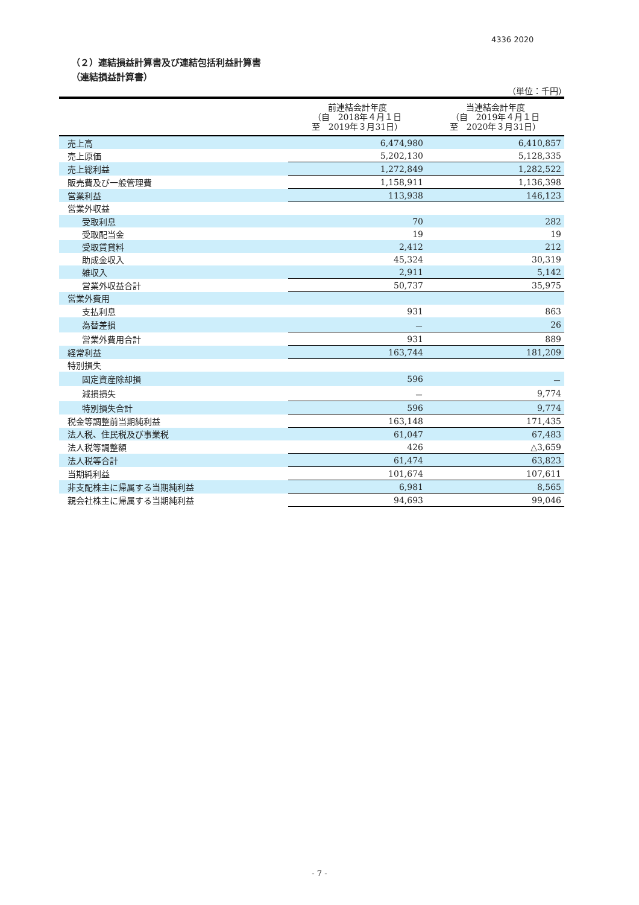4336 2020
（２）連結損益計算書及び連結包括利益計算書
（連結損益計算書）
（単位：千円）
| | 前連結会計年度 （自 2018年４月１日 至 2019年３月31日） | 当連結会計年度 （自 2019年４月１日 至 2020年３月31日） |
| --- | --- | --- |
| 売上高 | 6,474,980 | 6,410,857 |
| 売上原価 | 5,202,130 | 5,128,335 |
| 売上総利益 | 1,272,849 | 1,282,522 |
| 販売費及び一般管理費 | 1,158,911 | 1,136,398 |
| 営業利益 | 113,938 | 146,123 |
| 営業外収益 | | |
| 受取利息 | 70 | 282 |
| 受取配当金 | 19 | 19 |
| 受取賃貸料 | 2,412 | 212 |
| 助成金収入 | 45,324 | 30,319 |
| 雑収入 | 2,911 | 5,142 |
| 営業外収益合計 | 50,737 | 35,975 |
| 営業外費用 | | |
| 支払利息 | 931 | 863 |
| 為替差損 | － | 26 |
| 営業外費用合計 | 931 | 889 |
| 経常利益 | 163,744 | 181,209 |
| 特別損失 | | |
| 固定資産除却損 | 596 | － |
| 減損損失 | － | 9,774 |
| 特別損失合計 | 596 | 9,774 |
| 税金等調整前当期純利益 | 163,148 | 171,435 |
| 法人税、住民税及び事業税 | 61,047 | 67,483 |
| 法人税等調整額 | 426 | △3,659 |
| 法人税等合計 | 61,474 | 63,823 |
| 当期純利益 | 101,674 | 107,611 |
| 非支配株主に帰属する当期純利益 | 6,981 | 8,565 |
| 親会社株主に帰属する当期純利益 | 94,693 | 99,046 |
- 7 -